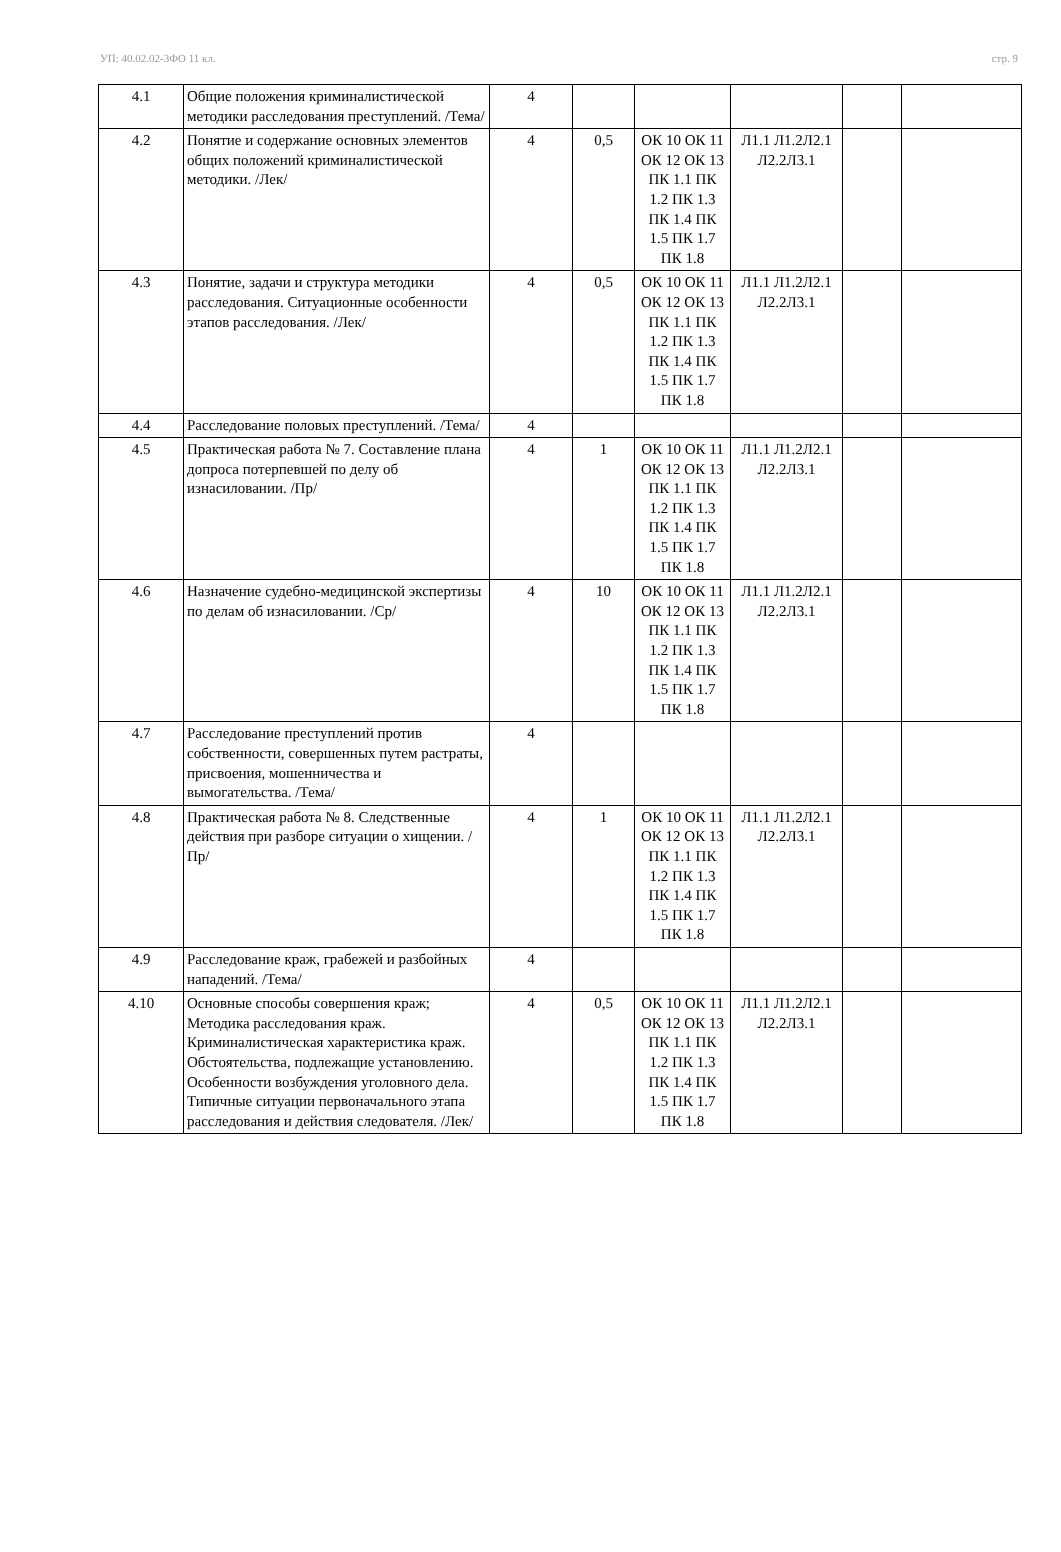УП: 40.02.02-3ФО 11 кл. стр. 9
| 4.1 | Общие положения криминалистической методики расследования преступлений. /Тема/ | 4 | | | | | |
| 4.2 | Понятие и содержание основных элементов общих положений криминалистической методики. /Лек/ | 4 | 0,5 | ОК 10 ОК 11 ОК 12 ОК 13 ПК 1.1 ПК 1.2 ПК 1.3 ПК 1.4 ПК 1.5 ПК 1.7 ПК 1.8 | Л1.1 Л1.2Л2.1 Л2.2Л3.1 | | |
| 4.3 | Понятие, задачи и структура методики расследования. Ситуационные особенности этапов расследования. /Лек/ | 4 | 0,5 | ОК 10 ОК 11 ОК 12 ОК 13 ПК 1.1 ПК 1.2 ПК 1.3 ПК 1.4 ПК 1.5 ПК 1.7 ПК 1.8 | Л1.1 Л1.2Л2.1 Л2.2Л3.1 | | |
| 4.4 | Расследование половых преступлений. /Тема/ | 4 | | | | | |
| 4.5 | Практическая работа № 7. Составление плана допроса потерпевшей по делу об изнасиловании. /Пр/ | 4 | 1 | ОК 10 ОК 11 ОК 12 ОК 13 ПК 1.1 ПК 1.2 ПК 1.3 ПК 1.4 ПК 1.5 ПК 1.7 ПК 1.8 | Л1.1 Л1.2Л2.1 Л2.2Л3.1 | | |
| 4.6 | Назначение судебно-медицинской экспертизы по делам об изнасиловании. /Ср/ | 4 | 10 | ОК 10 ОК 11 ОК 12 ОК 13 ПК 1.1 ПК 1.2 ПК 1.3 ПК 1.4 ПК 1.5 ПК 1.7 ПК 1.8 | Л1.1 Л1.2Л2.1 Л2.2Л3.1 | | |
| 4.7 | Расследование преступлений против собственности, совершенных путем растраты, присвоения, мошенничества и вымогательства. /Тема/ | 4 | | | | | |
| 4.8 | Практическая работа № 8. Следственные действия при разборе ситуации о хищении. /Пр/ | 4 | 1 | ОК 10 ОК 11 ОК 12 ОК 13 ПК 1.1 ПК 1.2 ПК 1.3 ПК 1.4 ПК 1.5 ПК 1.7 ПК 1.8 | Л1.1 Л1.2Л2.1 Л2.2Л3.1 | | |
| 4.9 | Расследование краж, грабежей и разбойных нападений. /Тема/ | 4 | | | | | |
| 4.10 | Основные способы совершения краж; Методика расследования краж. Криминалистическая характеристика краж. Обстоятельства, подлежащие установлению. Особенности возбуждения уголовного дела. Типичные ситуации первоначального этапа расследования и действия следователя. /Лек/ | 4 | 0,5 | ОК 10 ОК 11 ОК 12 ОК 13 ПК 1.1 ПК 1.2 ПК 1.3 ПК 1.4 ПК 1.5 ПК 1.7 ПК 1.8 | Л1.1 Л1.2Л2.1 Л2.2Л3.1 | | |